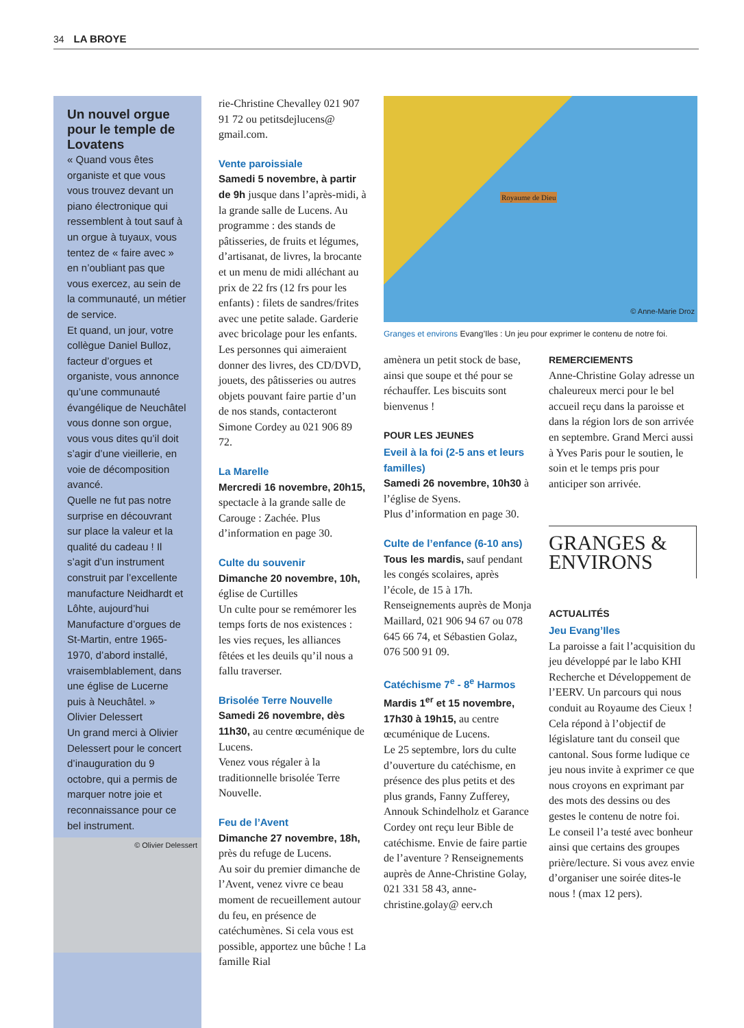34 LA BROYE
Un nouvel orgue pour le temple de Lovatens
« Quand vous êtes organiste et que vous vous trouvez devant un piano électronique qui ressemblent à tout sauf à un orgue à tuyaux, vous tentez de « faire avec » en n’oubliant pas que vous exercez, au sein de la communauté, un métier de service.
Et quand, un jour, votre collègue Daniel Bulloz, facteur d’orgues et organiste, vous annonce qu’une communauté évangélique de Neuchâtel vous donne son orgue, vous vous dites qu’il doit s’agir d’une vieillerie, en voie de décomposition avancé.
Quelle ne fut pas notre surprise en découvrant sur place la valeur et la qualité du cadeau ! Il s’agit d’un instrument construit par l’excellente manufacture Neidhardt et Lôhte, aujourd’hui Manufacture d’orgues de St-Martin, entre 1965-1970, d’abord installé, vraisemblablement, dans une église de Lucerne puis à Neuchâtel. »
Olivier Delessert
Un grand merci à Olivier Delessert pour le concert d’inauguration du 9 octobre, qui a permis de marquer notre joie et reconnaissance pour ce bel instrument.
© Olivier Delessert
rie-Christine Chevalley 021 907 91 72 ou petitsdejlucens@ gmail.com.
Vente paroissiale
Samedi 5 novembre, à partir de 9h jusque dans l’après-midi, à la grande salle de Lucens. Au programme : des stands de pâtisseries, de fruits et légumes, d’artisanat, de livres, la brocante et un menu de midi alléchant au prix de 22 frs (12 frs pour les enfants) : filets de sandres/frites avec une petite salade. Garderie avec bricolage pour les enfants. Les personnes qui aimeraient donner des livres, des CD/DVD, jouets, des pâtisseries ou autres objets pouvant faire partie d’un de nos stands, contacteront Simone Cordey au 021 906 89 72.
La Marelle
Mercredi 16 novembre, 20h15, spectacle à la grande salle de Carouge : Zachée. Plus d’information en page 30.
Culte du souvenir
Dimanche 20 novembre, 10h, église de Curtilles
Un culte pour se remémorer les temps forts de nos existences : les vies reçues, les alliances fêtées et les deuils qu’il nous a fallu traverser.
Brisolée Terre Nouvelle
Samedi 26 novembre, dès 11h30, au centre œcuménique de Lucens.
Venez vous régaler à la traditionnelle brisolée Terre Nouvelle.
Feu de l’Avent
Dimanche 27 novembre, 18h, près du refuge de Lucens.
Au soir du premier dimanche de l’Avent, venez vivre ce beau moment de recueillement autour du feu, en présence de catéchumènes. Si cela vous est possible, apportez une bûche ! La famille Rial
© Anne-Marie Droz
Royaume de Dieu
Granges et environs Evang’Iles : Un jeu pour exprimer le contenu de notre foi.
amènera un petit stock de base, ainsi que soupe et thé pour se réchauffer. Les biscuits sont bienvenus !
POUR LES JEUNES
Eveil à la foi (2-5 ans et leurs familles)
Samedi 26 novembre, 10h30 à l’église de Syens.
Plus d’information en page 30.
Culte de l’enfance (6-10 ans)
Tous les mardis, sauf pendant les congés scolaires, après l’école, de 15 à 17h. Renseignements auprès de Monja Maillard, 021 906 94 67 ou 078 645 66 74, et Sébastien Golaz, 076 500 91 09.
Catéchisme 7<sup>e</sup> - 8<sup>e</sup> Harmos
Mardis 1<sup>er</sup> et 15 novembre, 17h30 à 19h15, au centre œcuménique de Lucens.
Le 25 septembre, lors du culte d’ouverture du catéchisme, en présence des plus petits et des plus grands, Fanny Zufferey, Annouk Schindelholz et Garance Cordey ont reçu leur Bible de catéchisme. Envie de faire partie de l’aventure ? Renseignements auprès de Anne-Christine Golay, 021 331 58 43, anne-christine.golay@ eerv.ch
REMERCIEMENTS
Anne-Christine Golay adresse un chaleureux merci pour le bel accueil reçu dans la paroisse et dans la région lors de son arrivée en septembre. Grand Merci aussi à Yves Paris pour le soutien, le soin et le temps pris pour anticiper son arrivée.
GRANGES &
ENVIRONS
ACTUALITÉS
Jeu Evang’Iles
La paroisse a fait l’acquisition du jeu développé par le labo KHI Recherche et Développement de l’EERV. Un parcours qui nous conduit au Royaume des Cieux ! Cela répond à l’objectif de législature tant du conseil que cantonal. Sous forme ludique ce jeu nous invite à exprimer ce que nous croyons en exprimant par des mots des dessins ou des gestes le contenu de notre foi.
Le conseil l’a testé avec bonheur ainsi que certains des groupes prière/lecture. Si vous avez envie d’organiser une soirée dites-le nous ! (max 12 pers).